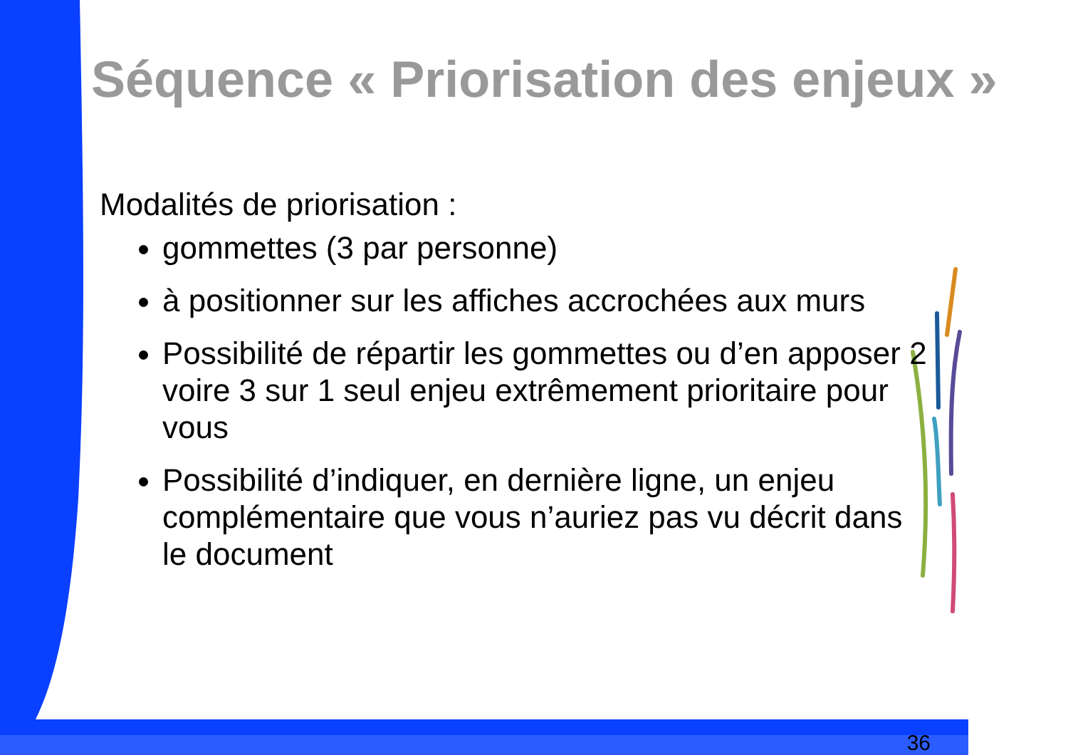Séquence « Priorisation des enjeux »
Modalités de priorisation :
gommettes (3 par personne)
à positionner sur les affiches accrochées aux murs
Possibilité de répartir les gommettes ou d’en apposer 2 voire 3 sur 1 seul enjeu extrêmement prioritaire pour vous
Possibilité d’indiquer, en dernière ligne, un enjeu complémentaire que vous n’auriez pas vu décrit dans le document
36